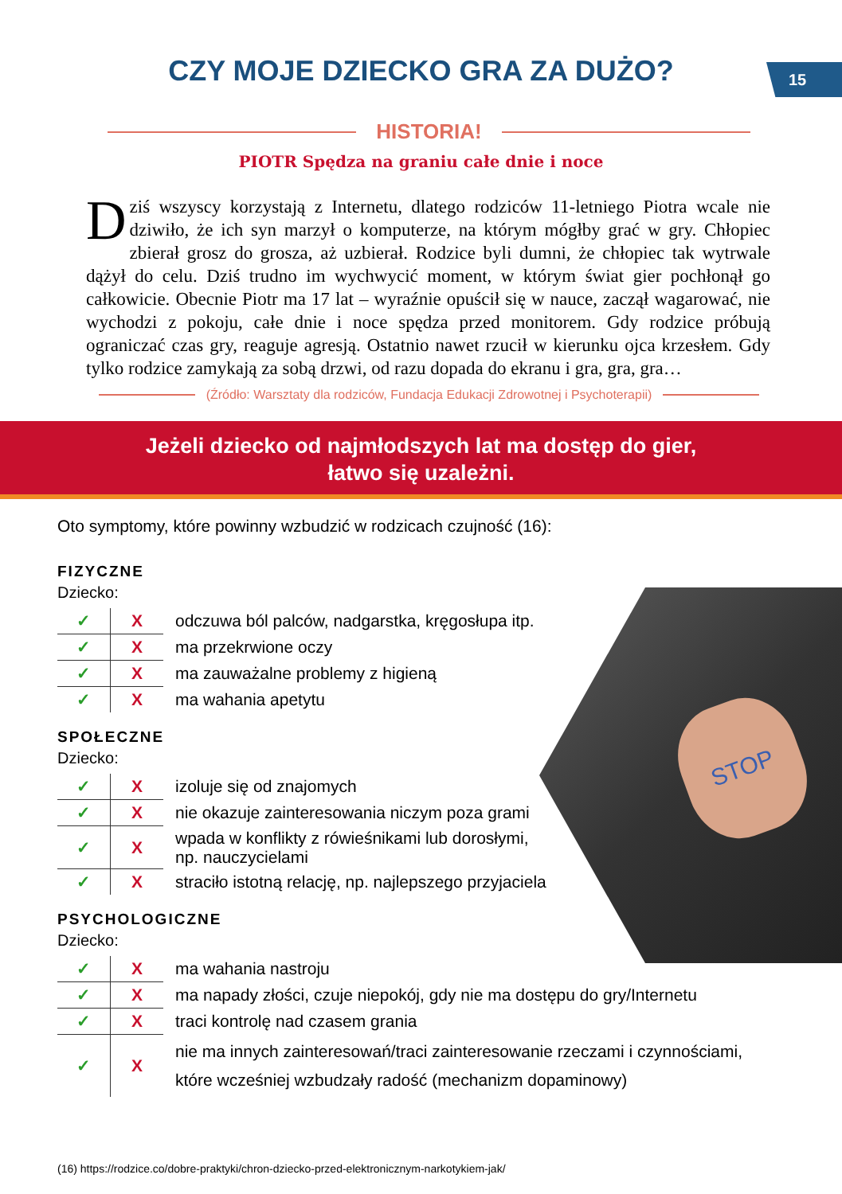15
CZY MOJE DZIECKO GRA ZA DUŻO?
HISTORIA!
PIOTR Spędza na graniu całe dnie i noce
Dziś wszyscy korzystają z Internetu, dlatego rodziców 11-letniego Piotra wcale nie dziwiło, że ich syn marzył o komputerze, na którym mógłby grać w gry. Chłopiec zbierał grosz do grosza, aż uzbierał. Rodzice byli dumni, że chłopiec tak wytrwale dążył do celu. Dziś trudno im wychwycić moment, w którym świat gier pochłonął go całkowicie. Obecnie Piotr ma 17 lat – wyraźnie opuścił się w nauce, zaczął wagarować, nie wychodzi z pokoju, całe dnie i noce spędza przed monitorem. Gdy rodzice próbują ograniczać czas gry, reaguje agresją. Ostatnio nawet rzucił w kierunku ojca krzesłem. Gdy tylko rodzice zamykają za sobą drzwi, od razu dopada do ekranu i gra, gra, gra…
(Źródło: Warsztaty dla rodziców, Fundacja Edukacji Zdrowotnej i Psychoterapii)
Jeżeli dziecko od najmłodszych lat ma dostęp do gier,
łatwo się uzależni.
Oto symptomy, które powinny wzbudzić w rodzicach czujność (16):
STOP
FIZYCZNE
Dziecko:
| ✓ | X | odczuwa ból palców, nadgarstka, kręgosłupa itp. |
| ✓ | X | ma przekrwione oczy |
| ✓ | X | ma zauważalne problemy z higieną |
| ✓ | X | ma wahania apetytu |
SPOŁECZNE
Dziecko:
| ✓ | X | izoluje się od znajomych |
| ✓ | X | nie okazuje zainteresowania niczym poza grami |
| ✓ | X | wpada w konflikty z rówieśnikami lub dorosłymi, np. nauczycielami |
| ✓ | X | straciło istotną relację, np. najlepszego przyjaciela |
PSYCHOLOGICZNE
Dziecko:
| ✓ | X | ma wahania nastroju |
| ✓ | X | ma napady złości, czuje niepokój, gdy nie ma dostępu do gry/Internetu |
| ✓ | X | traci kontrolę nad czasem grania |
| ✓ | X | nie ma innych zainteresowań/traci zainteresowanie rzeczami i czynnościami, które wcześniej wzbudzały radość (mechanizm dopaminowy) |
(16) https://rodzice.co/dobre-praktyki/chron-dziecko-przed-elektronicznym-narkotykiem-jak/